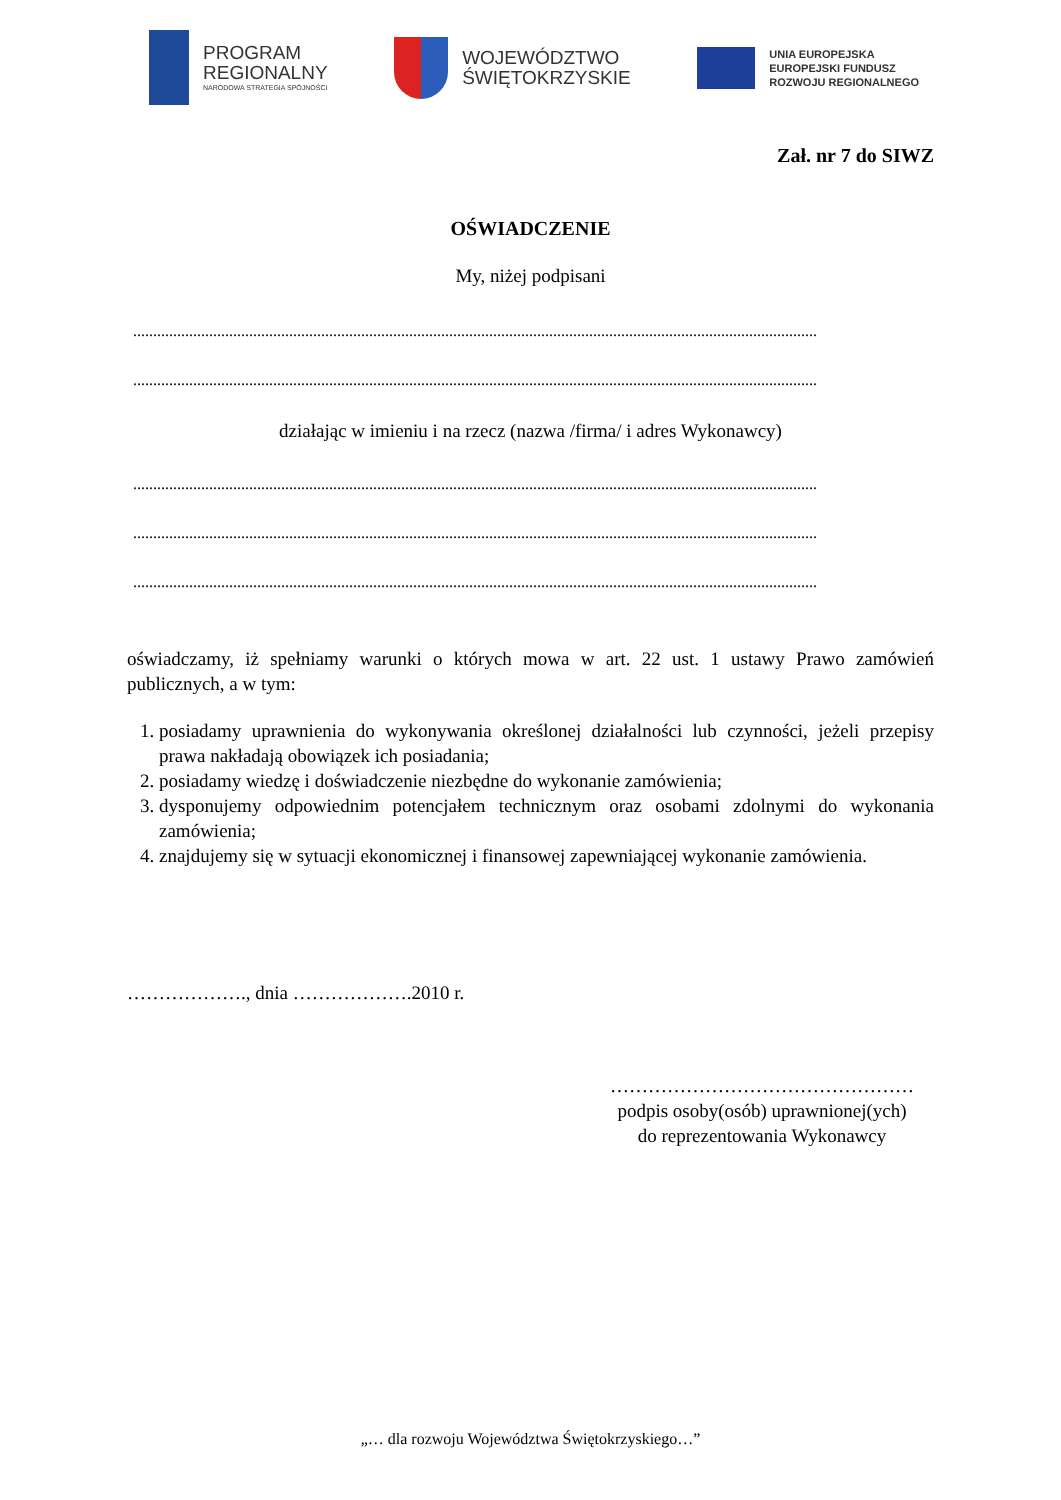PROGRAM
REGIONALNY
NARODOWA STRATEGIA SPÓJNOŚCI
WOJEWÓDZTWO
ŚWIĘTOKRZYSKIE
UNIA EUROPEJSKA
EUROPEJSKI FUNDUSZ
ROZWOJU REGIONALNEGO
Zał. nr 7 do SIWZ
OŚWIADCZENIE
My, niżej podpisani
...........................................................................................................................................................................
...........................................................................................................................................................................
działając w imieniu i na rzecz (nazwa /firma/ i adres Wykonawcy)
...........................................................................................................................................................................
...........................................................................................................................................................................
...........................................................................................................................................................................
oświadczamy, iż spełniamy warunki o których mowa w art. 22 ust. 1 ustawy Prawo zamówień publicznych, a w tym:
1. posiadamy uprawnienia do wykonywania określonej działalności lub czynności, jeżeli przepisy prawa nakładają obowiązek ich posiadania;
2. posiadamy wiedzę i doświadczenie niezbędne do wykonanie zamówienia;
3. dysponujemy odpowiednim potencjałem technicznym oraz osobami zdolnymi do wykonania zamówienia;
4. znajdujemy się w sytuacji ekonomicznej i finansowej zapewniającej wykonanie zamówienia.
………………., dnia ……………….2010 r.
…………………………………………
podpis osoby(osób) uprawnionej(ych)
do reprezentowania Wykonawcy
„… dla rozwoju Województwa Świętokrzyskiego…”